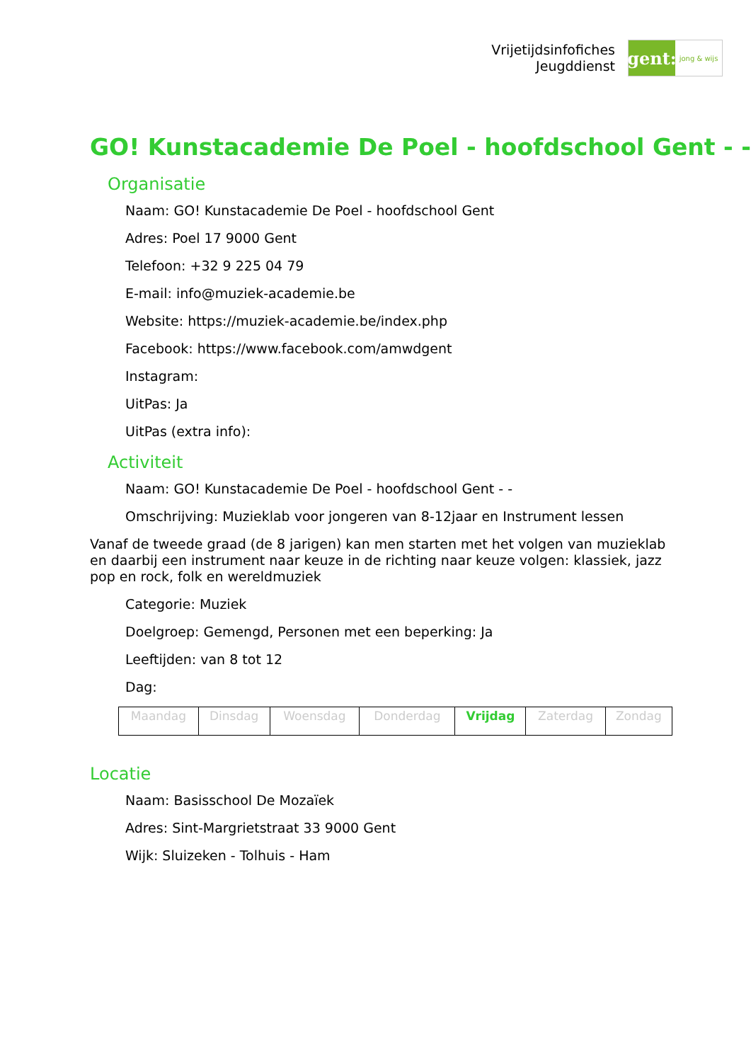Vrijetijdsinfofiches
Jeugddienst
gent:
jong & wijs
GO! Kunstacademie De Poel - hoofdschool Gent - -
Organisatie
Naam: GO! Kunstacademie De Poel - hoofdschool Gent
Adres: Poel 17 9000 Gent
Telefoon: +32 9 225 04 79
E-mail: info@muziek-academie.be
Website: https://muziek-academie.be/index.php
Facebook: https://www.facebook.com/amwdgent
Instagram:
UitPas: Ja
UitPas (extra info):
Activiteit
Naam: GO! Kunstacademie De Poel - hoofdschool Gent - -
Omschrijving: Muzieklab voor jongeren van 8-12jaar en Instrument lessen
Vanaf de tweede graad (de 8 jarigen) kan men starten met het volgen van muzieklab en daarbij een instrument naar keuze in de richting naar keuze volgen: klassiek, jazz pop en rock, folk en wereldmuziek
Categorie: Muziek
Doelgroep: Gemengd, Personen met een beperking: Ja
Leeftijden: van 8 tot 12
Dag:
| Maandag | Dinsdag | Woensdag | Donderdag | Vrijdag | Zaterdag | Zondag |
Locatie
Naam: Basisschool De Mozaïek
Adres: Sint-Margrietstraat 33 9000 Gent
Wijk: Sluizeken - Tolhuis - Ham